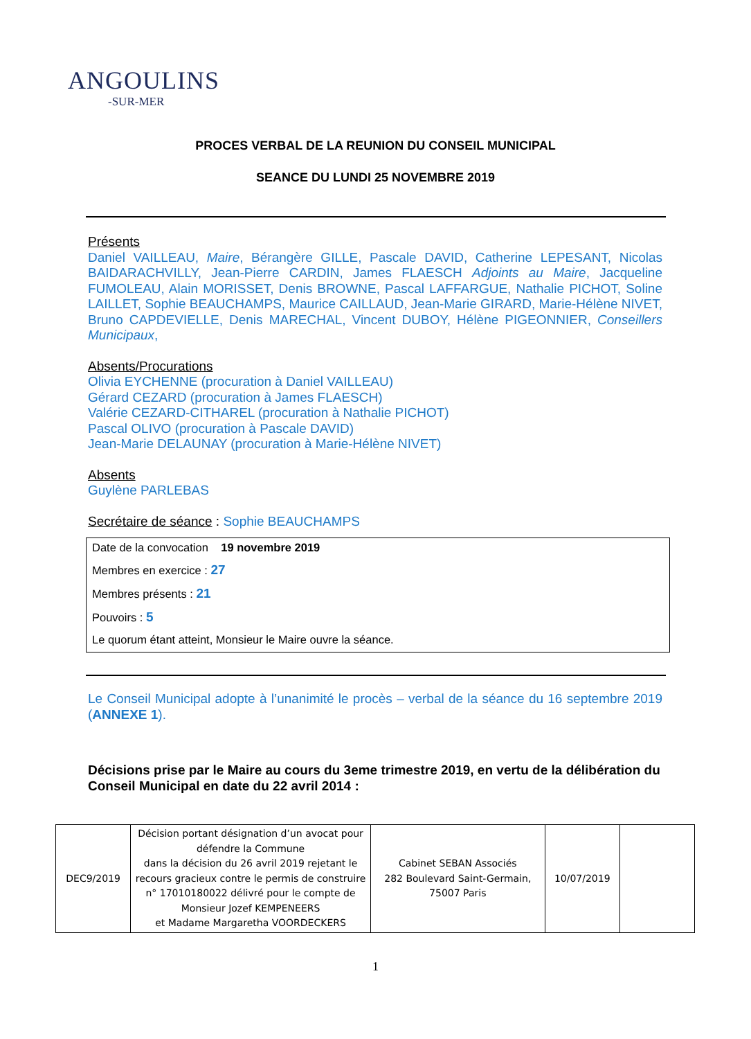ANGOULINS
-SUR-MER
PROCES VERBAL DE LA REUNION DU CONSEIL MUNICIPAL
SEANCE DU LUNDI 25 NOVEMBRE 2019
Présents
Daniel VAILLEAU, Maire, Bérangère GILLE, Pascale DAVID, Catherine LEPESANT, Nicolas BAIDARACHVILLY, Jean-Pierre CARDIN, James FLAESCH Adjoints au Maire, Jacqueline FUMOLEAU, Alain MORISSET, Denis BROWNE, Pascal LAFFARGUE, Nathalie PICHOT, Soline LAILLET, Sophie BEAUCHAMPS, Maurice CAILLAUD, Jean-Marie GIRARD, Marie-Hélène NIVET, Bruno CAPDEVIELLE, Denis MARECHAL, Vincent DUBOY, Hélène PIGEONNIER, Conseillers Municipaux,
Absents/Procurations
Olivia EYCHENNE (procuration à Daniel VAILLEAU)
Gérard CEZARD (procuration à James FLAESCH)
Valérie CEZARD-CITHAREL (procuration à Nathalie PICHOT)
Pascal OLIVO (procuration à Pascale DAVID)
Jean-Marie DELAUNAY (procuration à Marie-Hélène NIVET)
Absents
Guylène PARLEBAS
Secrétaire de séance : Sophie BEAUCHAMPS
Date de la convocation 19 novembre 2019
Membres en exercice : 27
Membres présents : 21
Pouvoirs : 5
Le quorum étant atteint, Monsieur le Maire ouvre la séance.
Le Conseil Municipal adopte à l’unanimité le procès – verbal de la séance du 16 septembre 2019 (ANNEXE 1).
Décisions prise par le Maire au cours du 3eme trimestre 2019, en vertu de la délibération du Conseil Municipal en date du 22 avril 2014 :
| DEC9/2019 | Décision portant désignation d’un avocat pour défendre la Commune dans la décision du 26 avril 2019 rejetant le recours gracieux contre le permis de construire n° 17010180022 délivré pour le compte de Monsieur Jozef KEMPENEERS et Madame Margaretha VOORDECKERS | Cabinet SEBAN Associés 282 Boulevard Saint-Germain, 75007 Paris | 10/07/2019 | |
1